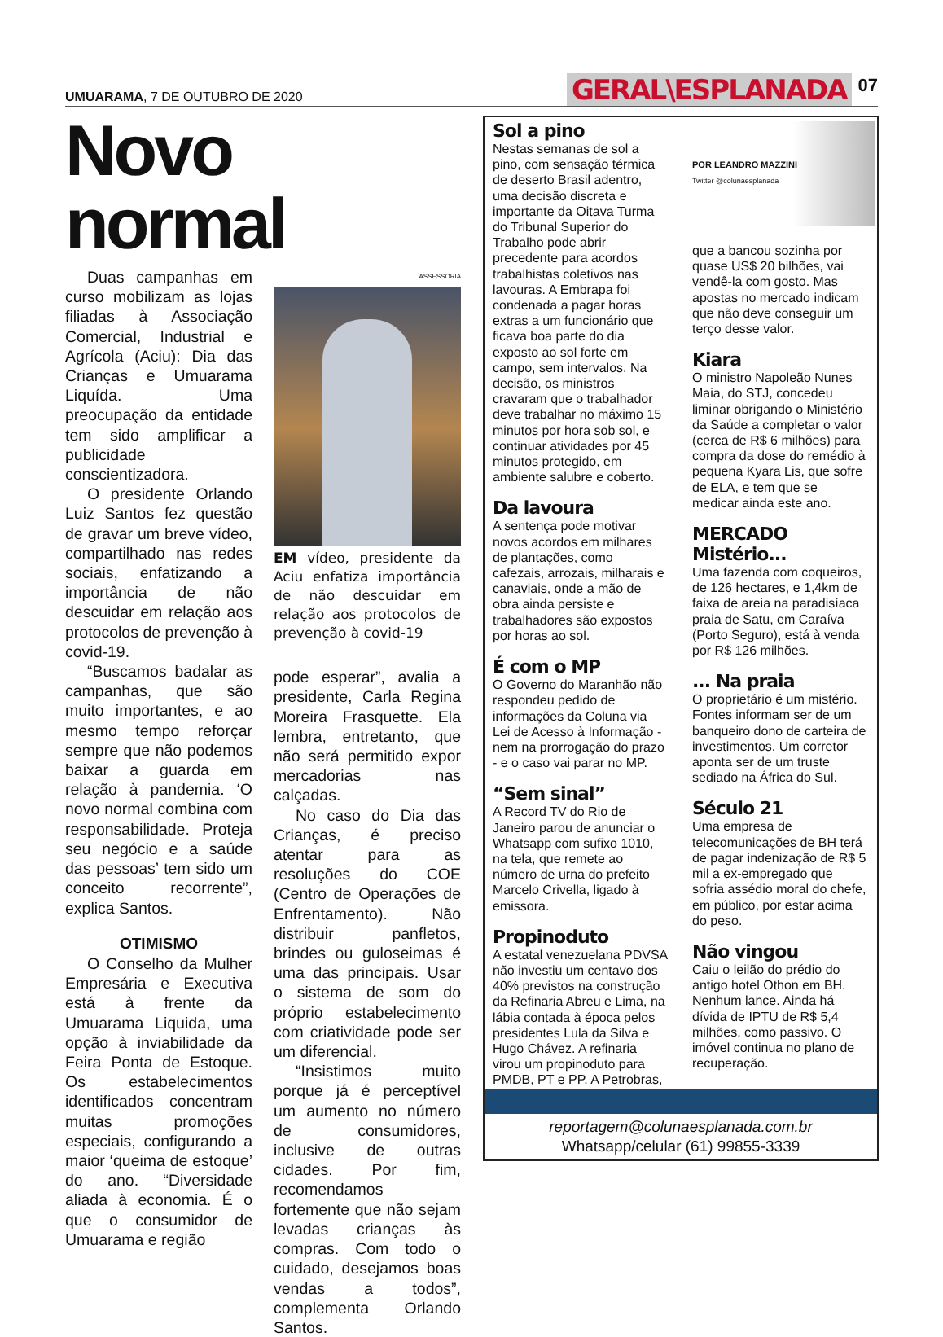UMUARAMA, 7 DE OUTUBRO DE 2020
GERAL\ESPLANADA 07
Novo normal
Duas campanhas em curso mobilizam as lojas filiadas à Associação Comercial, Industrial e Agrícola (Aciu): Dia das Crianças e Umuarama Liquída. Uma preocupação da entidade tem sido amplificar a publicidade conscientizadora.
O presidente Orlando Luiz Santos fez questão de gravar um breve vídeo, compartilhado nas redes sociais, enfatizando a importância de não descuidar em relação aos protocolos de prevenção à covid-19.
“Buscamos badalar as campanhas, que são muito importantes, e ao mesmo tempo reforçar sempre que não podemos baixar a guarda em relação à pandemia. ‘O novo normal combina com responsabilidade. Proteja seu negócio e a saúde das pessoas’ tem sido um conceito recorrente”, explica Santos.
OTIMISMO
O Conselho da Mulher Empresária e Executiva está à frente da Umuarama Liquida, uma opção à inviabilidade da Feira Ponta de Estoque. Os estabelecimentos identificados concentram muitas promoções especiais, configurando a maior ‘queima de estoque’ do ano. “Diversidade aliada à economia. É o que o consumidor de Umuarama e região
ASSESSORIA
EM vídeo, presidente da Aciu enfatiza importância de não descuidar em relação aos protocolos de prevenção à covid-19
pode esperar”, avalia a presidente, Carla Regina Moreira Frasquette. Ela lembra, entretanto, que não será permitido expor mercadorias nas calçadas.
No caso do Dia das Crianças, é preciso atentar para as resoluções do COE (Centro de Operações de Enfrentamento). Não distribuir panfletos, brindes ou guloseimas é uma das principais. Usar o sistema de som do próprio estabelecimento com criatividade pode ser um diferencial.
“Insistimos muito porque já é perceptível um aumento no número de consumidores, inclusive de outras cidades. Por fim, recomendamos fortemente que não sejam levadas crianças às compras. Com todo o cuidado, desejamos boas vendas a todos”, complementa Orlando Santos.
Sol a pino
Nestas semanas de sol a pino, com sensação térmica de deserto Brasil adentro, uma decisão discreta e importante da Oitava Turma do Tribunal Superior do Trabalho pode abrir precedente para acordos trabalhistas coletivos nas lavouras. A Embrapa foi condenada a pagar horas extras a um funcionário que ficava boa parte do dia exposto ao sol forte em campo, sem intervalos. Na decisão, os ministros cravaram que o trabalhador deve trabalhar no máximo 15 minutos por hora sob sol, e continuar atividades por 45 minutos protegido, em ambiente salubre e coberto.
Da lavoura
A sentença pode motivar novos acordos em milhares de plantações, como cafezais, arrozais, milharais e canaviais, onde a mão de obra ainda persiste e trabalhadores são expostos por horas ao sol.
É com o MP
O Governo do Maranhão não respondeu pedido de informações da Coluna via Lei de Acesso à Informação - nem na prorrogação do prazo - e o caso vai parar no MP.
“Sem sinal”
A Record TV do Rio de Janeiro parou de anunciar o Whatsapp com sufixo 1010, na tela, que remete ao número de urna do prefeito Marcelo Crivella, ligado à emissora.
Propinoduto
A estatal venezuelana PDVSA não investiu um centavo dos 40% previstos na construção da Refinaria Abreu e Lima, na lábia contada à época pelos presidentes Lula da Silva e Hugo Chávez. A refinaria virou um propinoduto para PMDB, PT e PP. A Petrobras,
POR LEANDRO MAZZINI
Twitter @colunaesplanada
que a bancou sozinha por quase US$ 20 bilhões, vai vendê-la com gosto. Mas apostas no mercado indicam que não deve conseguir um terço desse valor.
Kiara
O ministro Napoleão Nunes Maia, do STJ, concedeu liminar obrigando o Ministério da Saúde a completar o valor (cerca de R$ 6 milhões) para compra da dose do remédio à pequena Kyara Lis, que sofre de ELA, e tem que se medicar ainda este ano.
MERCADO
Mistério...
Uma fazenda com coqueiros, de 126 hectares, e 1,4km de faixa de areia na paradisíaca praia de Satu, em Caraíva (Porto Seguro), está à venda por R$ 126 milhões.
... Na praia
O proprietário é um mistério. Fontes informam ser de um banqueiro dono de carteira de investimentos. Um corretor aponta ser de um truste sediado na África do Sul.
Século 21
Uma empresa de telecomunicações de BH terá de pagar indenização de R$ 5 mil a ex-empregado que sofria assédio moral do chefe, em público, por estar acima do peso.
Não vingou
Caiu o leilão do prédio do antigo hotel Othon em BH. Nenhum lance. Ainda há dívida de IPTU de R$ 5,4 milhões, como passivo. O imóvel continua no plano de recuperação.
reportagem@colunaesplanada.com.br
Whatsapp/celular (61) 99855-3339